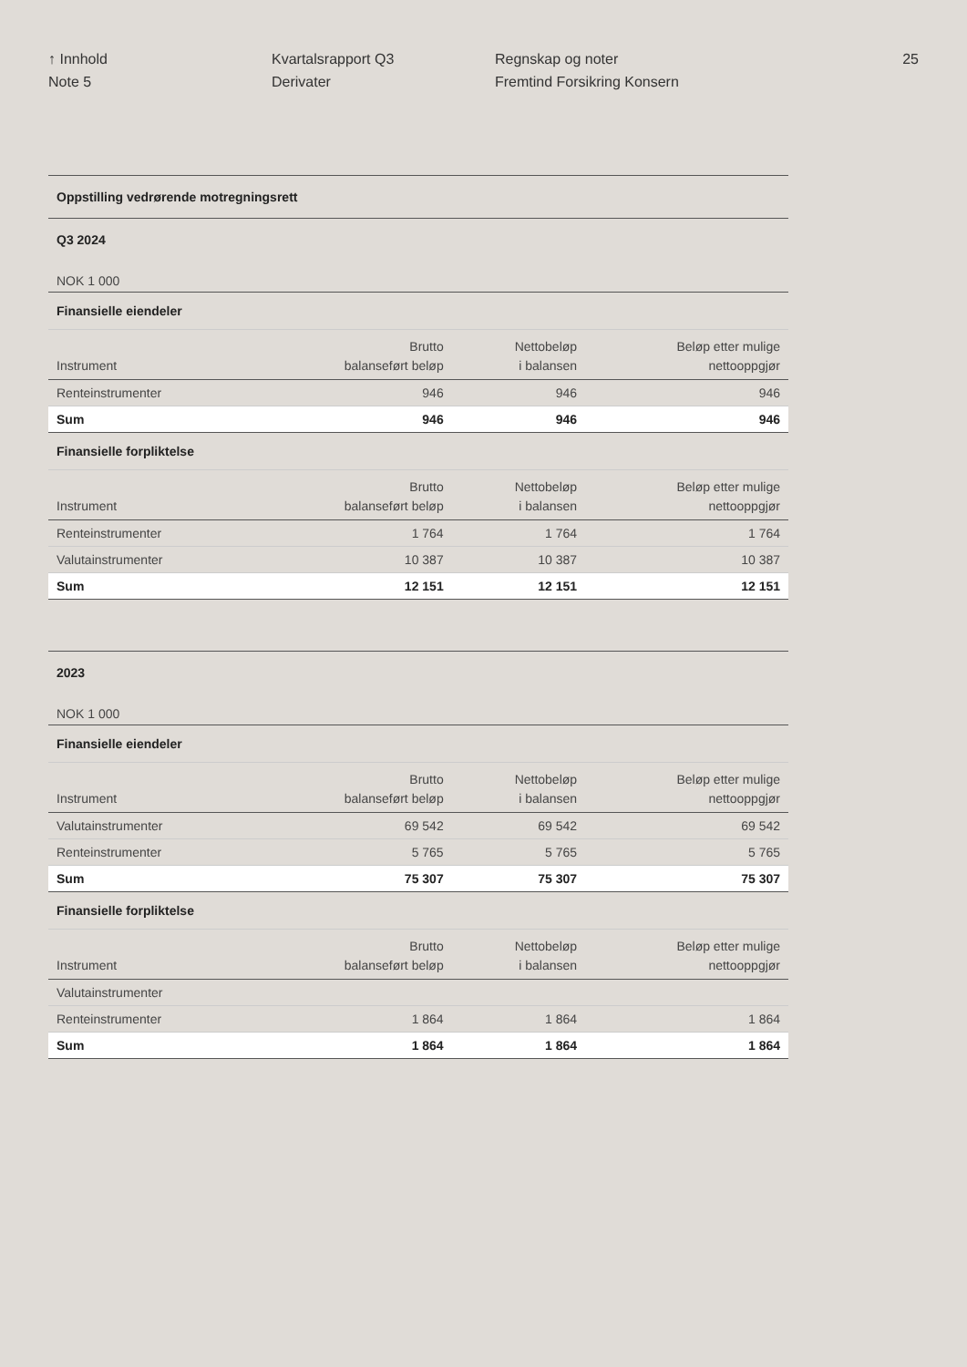↑ Innhold
Note 5
Kvartalsrapport Q3
Derivater
Regnskap og noter
Fremtind Forsikring Konsern
25
| Oppstilling vedrørende motregningsrett | | | |
| Q3 2024 | | | |
| NOK 1 000 | | | |
| Finansielle eiendeler | | | |
| Instrument | Brutto balanseført beløp | Nettobeløp i balansen | Beløp etter mulige nettooppgjør |
| Renteinstrumenter | 946 | 946 | 946 |
| Sum | 946 | 946 | 946 |
| Finansielle forpliktelse | | | |
| Instrument | Brutto balanseført beløp | Nettobeløp i balansen | Beløp etter mulige nettooppgjør |
| Renteinstrumenter | 1 764 | 1 764 | 1 764 |
| Valutainstrumenter | 10 387 | 10 387 | 10 387 |
| Sum | 12 151 | 12 151 | 12 151 |
| 2023 | | | |
| NOK 1 000 | | | |
| Finansielle eiendeler | | | |
| Instrument | Brutto balanseført beløp | Nettobeløp i balansen | Beløp etter mulige nettooppgjør |
| Valutainstrumenter | 69 542 | 69 542 | 69 542 |
| Renteinstrumenter | 5 765 | 5 765 | 5 765 |
| Sum | 75 307 | 75 307 | 75 307 |
| Finansielle forpliktelse | | | |
| Instrument | Brutto balanseført beløp | Nettobeløp i balansen | Beløp etter mulige nettooppgjør |
| Valutainstrumenter | | | |
| Renteinstrumenter | 1 864 | 1 864 | 1 864 |
| Sum | 1 864 | 1 864 | 1 864 |